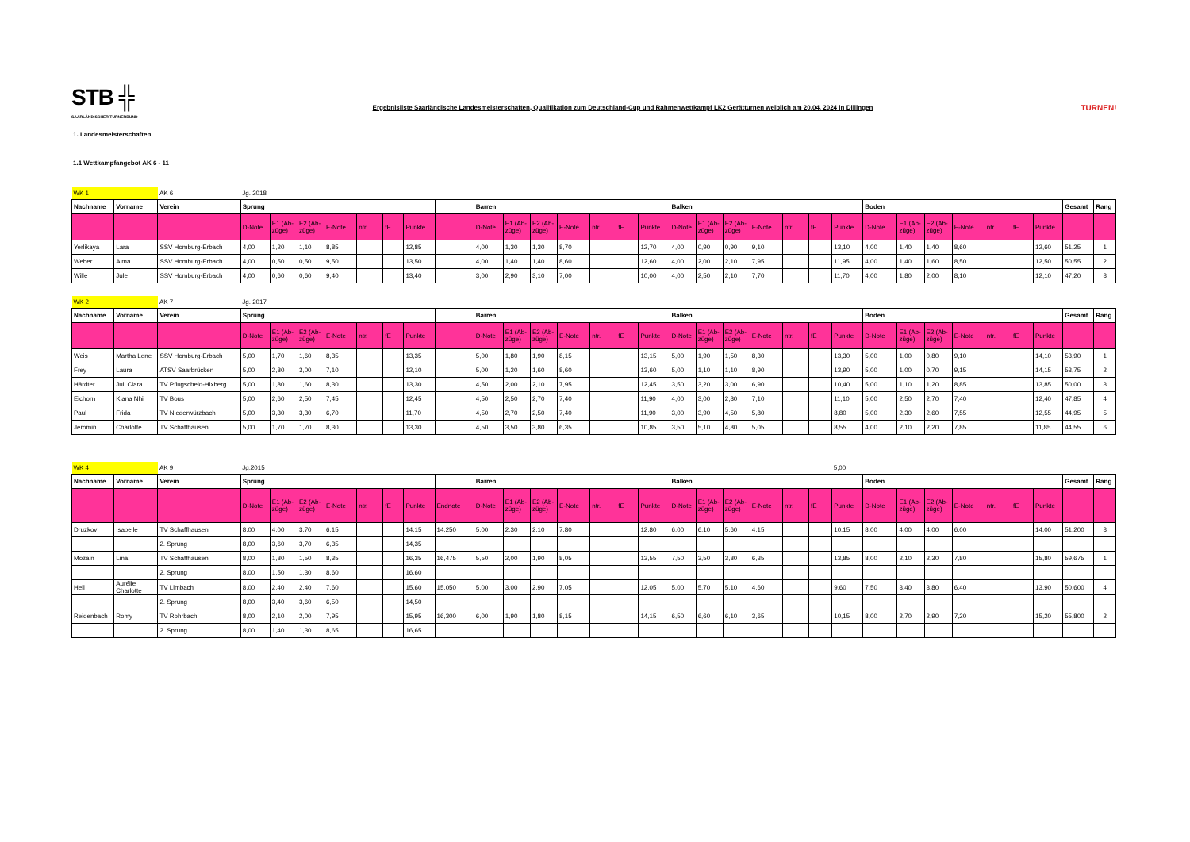STB ╬
SAARLÄNDISCHER TURNERBUND
Ergebnisliste Saarländische Landesmeisterschaften, Qualifikation zum Deutschland-Cup und Rahmenwettkampf LK2 Gerätturnen weiblich am 20.04. 2024 in Dillingen
TURNEN!
1. Landesmeisterschaften
1.1 Wettkampfangebot AK 6 - 11
| WK 1 | | AK 6 | Jg. 2018 | | | | | | | | | | | | | | | | | | | | | | | | | | | | | | |
| Nachname | Vorname | Verein | Sprung | | | | | | | | Barren | | | | | | | Balken | | | | | | | Boden | | | | | | | Gesamt | Rang |
| | | | D-Note | E1 (Ab-züge) | E2 (Ab-züge) | E-Note | ntr. | fE | Punkte | | D-Note | E1 (Ab-züge) | E2 (Ab-züge) | E-Note | ntr. | fE | Punkte | D-Note | E1 (Ab-züge) | E2 (Ab-züge) | E-Note | ntr. | fE | Punkte | D-Note | E1 (Ab-züge) | E2 (Ab-züge) | E-Note | ntr. | fE | Punkte | | |
| Yerlikaya | Lara | SSV Homburg-Erbach | 4,00 | 1,20 | 1,10 | 8,85 | | | 12,85 | | 4,00 | 1,30 | 1,30 | 8,70 | | | 12,70 | 4,00 | 0,90 | 0,90 | 9,10 | | | 13,10 | 4,00 | 1,40 | 1,40 | 8,60 | | | 12,60 | 51,25 | 1 |
| Weber | Alma | SSV Homburg-Erbach | 4,00 | 0,50 | 0,50 | 9,50 | | | 13,50 | | 4,00 | 1,40 | 1,40 | 8,60 | | | 12,60 | 4,00 | 2,00 | 2,10 | 7,95 | | | 11,95 | 4,00 | 1,40 | 1,60 | 8,50 | | | 12,50 | 50,55 | 2 |
| Wille | Jule | SSV Homburg-Erbach | 4,00 | 0,60 | 0,60 | 9,40 | | | 13,40 | | 3,00 | 2,90 | 3,10 | 7,00 | | | 10,00 | 4,00 | 2,50 | 2,10 | 7,70 | | | 11,70 | 4,00 | 1,80 | 2,00 | 8,10 | | | 12,10 | 47,20 | 3 |
| WK 2 | | AK 7 | Jg. 2017 | | | | | | | | | | | | | | | | | | | | | | | | | | | | | | |
| Nachname | Vorname | Verein | Sprung | | | | | | | | Barren | | | | | | | Balken | | | | | | | Boden | | | | | | | Gesamt | Rang |
| | | | D-Note | E1 (Ab-züge) | E2 (Ab-züge) | E-Note | ntr. | fE | Punkte | | D-Note | E1 (Ab-züge) | E2 (Ab-züge) | E-Note | ntr. | fE | Punkte | D-Note | E1 (Ab-züge) | E2 (Ab-züge) | E-Note | ntr. | fE | Punkte | D-Note | E1 (Ab-züge) | E2 (Ab-züge) | E-Note | ntr. | fE | Punkte | | |
| Weis | Martha Lene | SSV Homburg-Erbach | 5,00 | 1,70 | 1,60 | 8,35 | | | 13,35 | | 5,00 | 1,80 | 1,90 | 8,15 | | | 13,15 | 5,00 | 1,90 | 1,50 | 8,30 | | | 13,30 | 5,00 | 1,00 | 0,80 | 9,10 | | | 14,10 | 53,90 | 1 |
| Frey | Laura | ATSV Saarbrücken | 5,00 | 2,80 | 3,00 | 7,10 | | | 12,10 | | 5,00 | 1,20 | 1,60 | 8,60 | | | 13,60 | 5,00 | 1,10 | 1,10 | 8,90 | | | 13,90 | 5,00 | 1,00 | 0,70 | 9,15 | | | 14,15 | 53,75 | 2 |
| Härdter | Juli Clara | TV Pflugscheid-Hixberg | 5,00 | 1,80 | 1,60 | 8,30 | | | 13,30 | | 4,50 | 2,00 | 2,10 | 7,95 | | | 12,45 | 3,50 | 3,20 | 3,00 | 6,90 | | | 10,40 | 5,00 | 1,10 | 1,20 | 8,85 | | | 13,85 | 50,00 | 3 |
| Eichorn | Kiana Nhi | TV Bous | 5,00 | 2,60 | 2,50 | 7,45 | | | 12,45 | | 4,50 | 2,50 | 2,70 | 7,40 | | | 11,90 | 4,00 | 3,00 | 2,80 | 7,10 | | | 11,10 | 5,00 | 2,50 | 2,70 | 7,40 | | | 12,40 | 47,85 | 4 |
| Paul | Frida | TV Niederwürzbach | 5,00 | 3,30 | 3,30 | 6,70 | | | 11,70 | | 4,50 | 2,70 | 2,50 | 7,40 | | | 11,90 | 3,00 | 3,90 | 4,50 | 5,80 | | | 8,80 | 5,00 | 2,30 | 2,60 | 7,55 | | | 12,55 | 44,95 | 5 |
| Jeromin | Charlotte | TV Schaffhausen | 5,00 | 1,70 | 1,70 | 8,30 | | | 13,30 | | 4,50 | 3,50 | 3,80 | 6,35 | | | 10,85 | 3,50 | 5,10 | 4,80 | 5,05 | | | 8,55 | 4,00 | 2,10 | 2,20 | 7,85 | | | 11,85 | 44,55 | 6 |
| WK 4 | | AK 9 | Jg.2015 | | | | | | | | | | | | | | | | | | | | | 5,00 | | | | | | | | | |
| Nachname | Vorname | Verein | Sprung | | | | | | | | Barren | | | | | | | Balken | | | | | | | Boden | | | | | | | Gesamt | Rang |
| | | | D-Note | E1 (Ab-züge) | E2 (Ab-züge) | E-Note | ntr. | fE | Punkte | Endnote | D-Note | E1 (Ab-züge) | E2 (Ab-züge) | E-Note | ntr. | fE | Punkte | D-Note | E1 (Ab-züge) | E2 (Ab-züge) | E-Note | ntr. | fE | Punkte | D-Note | E1 (Ab-züge) | E2 (Ab-züge) | E-Note | ntr. | fE | Punkte | | |
| Druzkov | Isabelle | TV Schaffhausen | 8,00 | 4,00 | 3,70 | 6,15 | | | 14,15 | 14,250 | 5,00 | 2,30 | 2,10 | 7,80 | | | 12,80 | 6,00 | 6,10 | 5,60 | 4,15 | | | 10,15 | 8,00 | 4,00 | 4,00 | 6,00 | | | 14,00 | 51,200 | 3 |
| | | 2. Sprung | 8,00 | 3,60 | 3,70 | 6,35 | | | 14,35 | | | | | | | | | | | | | | | | | | | | | | | | |
| Mozain | Lina | TV Schaffhausen | 8,00 | 1,80 | 1,50 | 8,35 | | | 16,35 | 16,475 | 5,50 | 2,00 | 1,90 | 8,05 | | | 13,55 | 7,50 | 3,50 | 3,80 | 6,35 | | | 13,85 | 8,00 | 2,10 | 2,30 | 7,80 | | | 15,80 | 59,675 | 1 |
| | | 2. Sprung | 8,00 | 1,50 | 1,30 | 8,60 | | | 16,60 | | | | | | | | | | | | | | | | | | | | | | | | |
| Heil | Aurélie Charlotte | TV Limbach | 8,00 | 2,40 | 2,40 | 7,60 | | | 15,60 | 15,050 | 5,00 | 3,00 | 2,90 | 7,05 | | | 12,05 | 5,00 | 5,70 | 5,10 | 4,60 | | | 9,60 | 7,50 | 3,40 | 3,80 | 6,40 | | | 13,90 | 50,600 | 4 |
| | | 2. Sprung | 8,00 | 3,40 | 3,60 | 6,50 | | | 14,50 | | | | | | | | | | | | | | | | | | | | | | | | |
| Reidenbach | Romy | TV Rohrbach | 8,00 | 2,10 | 2,00 | 7,95 | | | 15,95 | 16,300 | 6,00 | 1,90 | 1,80 | 8,15 | | | 14,15 | 6,50 | 6,60 | 6,10 | 3,65 | | | 10,15 | 8,00 | 2,70 | 2,90 | 7,20 | | | 15,20 | 55,800 | 2 |
| | | 2. Sprung | 8,00 | 1,40 | 1,30 | 8,65 | | | 16,65 | | | | | | | | | | | | | | | | | | | | | | | | |